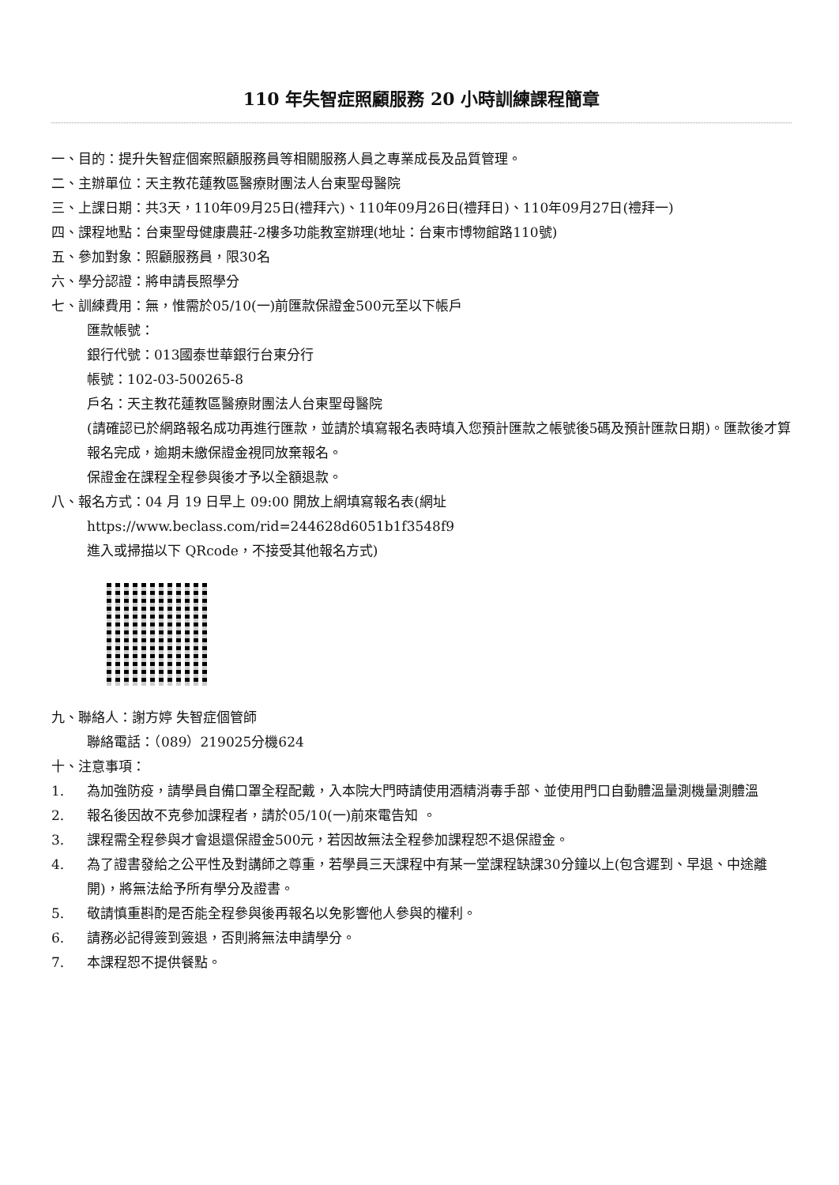110 年失智症照顧服務 20 小時訓練課程簡章
一、目的：提升失智症個案照顧服務員等相關服務人員之專業成長及品質管理。
二、主辦單位：天主教花蓮教區醫療財團法人台東聖母醫院
三、上課日期：共3天，110年09月25日(禮拜六)、110年09月26日(禮拜日)、110年09月27日(禮拜一)
四、課程地點：台東聖母健康農莊-2樓多功能教室辦理(地址：台東市博物館路110號)
五、參加對象：照顧服務員，限30名
六、學分認證：將申請長照學分
七、訓練費用：無，惟需於05/10(一)前匯款保證金500元至以下帳戶
匯款帳號：
銀行代號：013國泰世華銀行台東分行
帳號：102-03-500265-8
戶名：天主教花蓮教區醫療財團法人台東聖母醫院
(請確認已於網路報名成功再進行匯款，並請於填寫報名表時填入您預計匯款之帳號後5碼及預計匯款日期)。匯款後才算報名完成，逾期未繳保證金視同放棄報名。
保證金在課程全程參與後才予以全額退款。
八、報名方式：04 月 19 日早上 09:00 開放上網填寫報名表(網址
https://www.beclass.com/rid=244628d6051b1f3548f9
進入或掃描以下 QRcode，不接受其他報名方式)
九、聯絡人：謝方婷 失智症個管師
聯絡電話：（089）219025分機624
十、注意事項：
1. 為加強防疫，請學員自備口罩全程配戴，入本院大門時請使用酒精消毒手部、並使用門口自動體溫量測機量測體溫
2. 報名後因故不克參加課程者，請於05/10(一)前來電告知 。
3. 課程需全程參與才會退還保證金500元，若因故無法全程參加課程恕不退保證金。
4. 為了證書發給之公平性及對講師之尊重，若學員三天課程中有某一堂課程缺課30分鐘以上(包含遲到、早退、中途離開)，將無法給予所有學分及證書。
5. 敬請慎重斟酌是否能全程參與後再報名以免影響他人參與的權利。
6. 請務必記得簽到簽退，否則將無法申請學分。
7. 本課程恕不提供餐點。